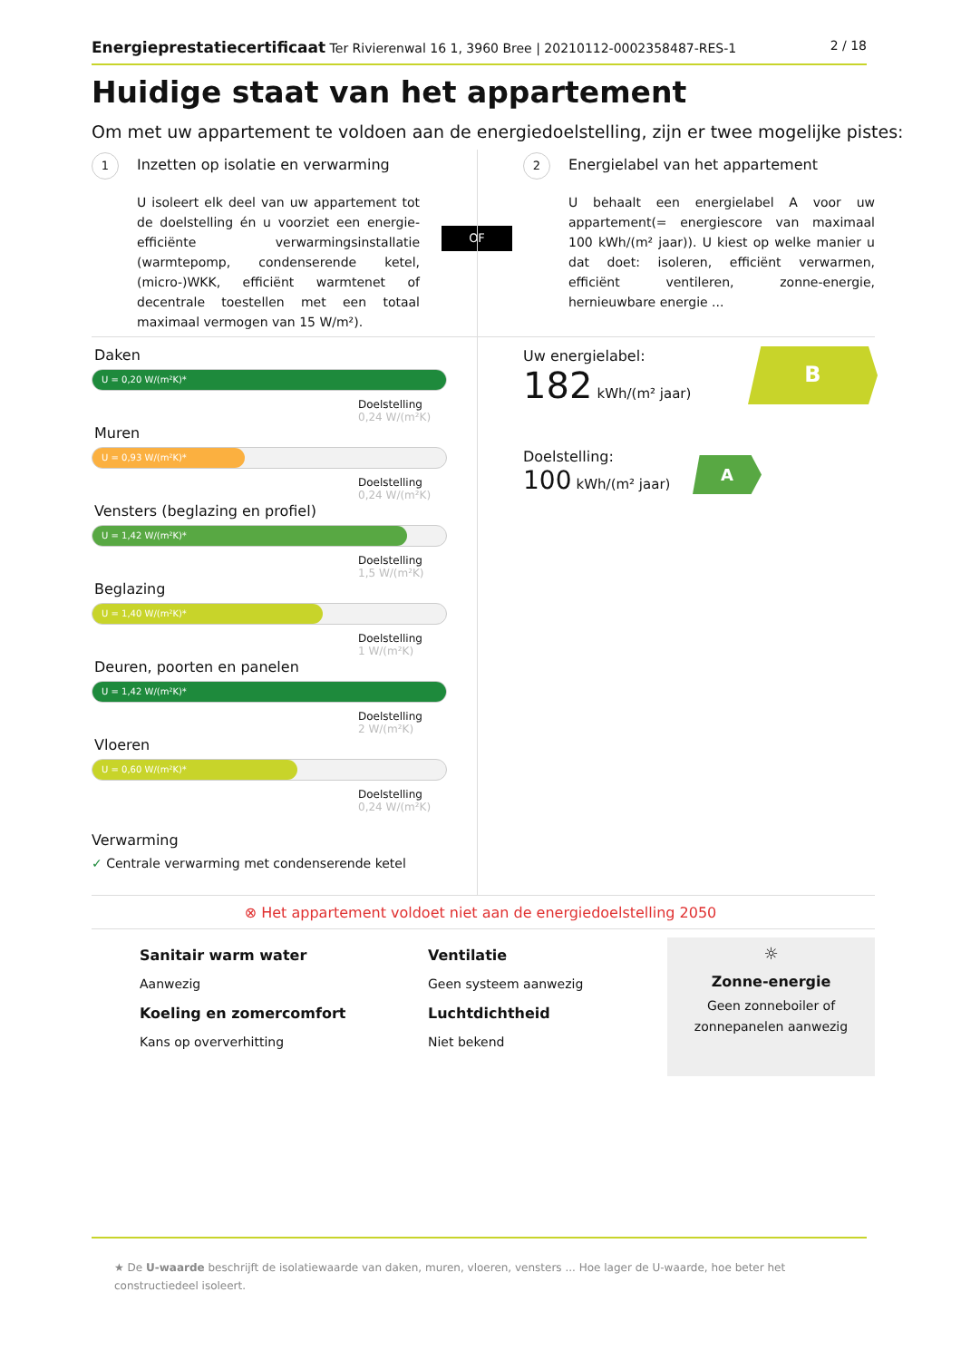Energieprestatiecertificaat Ter Rivierenwal 16 1, 3960 Bree | 20210112-0002358487-RES-1 2 / 18
Huidige staat van het appartement
Om met uw appartement te voldoen aan de energiedoelstelling, zijn er twee mogelijke pistes:
1 Inzetten op isolatie en verwarming
U isoleert elk deel van uw appartement tot de doelstelling én u voorziet een energie-efficiënte verwarmingsinstallatie (warmtepomp, condenserende ketel, (micro-)WKK, efficiënt warmtenet of decentrale toestellen met een totaal maximaal vermogen van 15 W/m²).
OF
2 Energielabel van het appartement
U behaalt een energielabel A voor uw appartement(= energiescore van maximaal 100 kWh/(m² jaar)). U kiest op welke manier u dat doet: isoleren, efficiënt verwarmen, efficiënt ventileren, zonne-energie, hernieuwbare energie ...
Daken
U = 0,20 W/(m²K)*
Doelstelling
0,24 W/(m²K)
Muren
U = 0,93 W/(m²K)*
Doelstelling
0,24 W/(m²K)
Vensters (beglazing en profiel)
U = 1,42 W/(m²K)*
Doelstelling
1,5 W/(m²K)
Beglazing
U = 1,40 W/(m²K)*
Doelstelling
1 W/(m²K)
Deuren, poorten en panelen
U = 1,42 W/(m²K)*
Doelstelling
2 W/(m²K)
Vloeren
U = 0,60 W/(m²K)*
Doelstelling
0,24 W/(m²K)
Verwarming
✓ Centrale verwarming met condenserende ketel
Uw energielabel:
182 kWh/(m² jaar)
B
Doelstelling:
100 kWh/(m² jaar)
A
⊗ Het appartement voldoet niet aan de energiedoelstelling 2050
Sanitair warm water
Aanwezig
Ventilatie
Geen systeem aanwezig
Koeling en zomercomfort
Kans op oververhitting
Luchtdichtheid
Niet bekend
☼
Zonne-energie
Geen zonneboiler of
zonnepanelen aanwezig
★ De U-waarde beschrijft de isolatiewaarde van daken, muren, vloeren, vensters ... Hoe lager de U-waarde, hoe beter het constructiedeel isoleert.